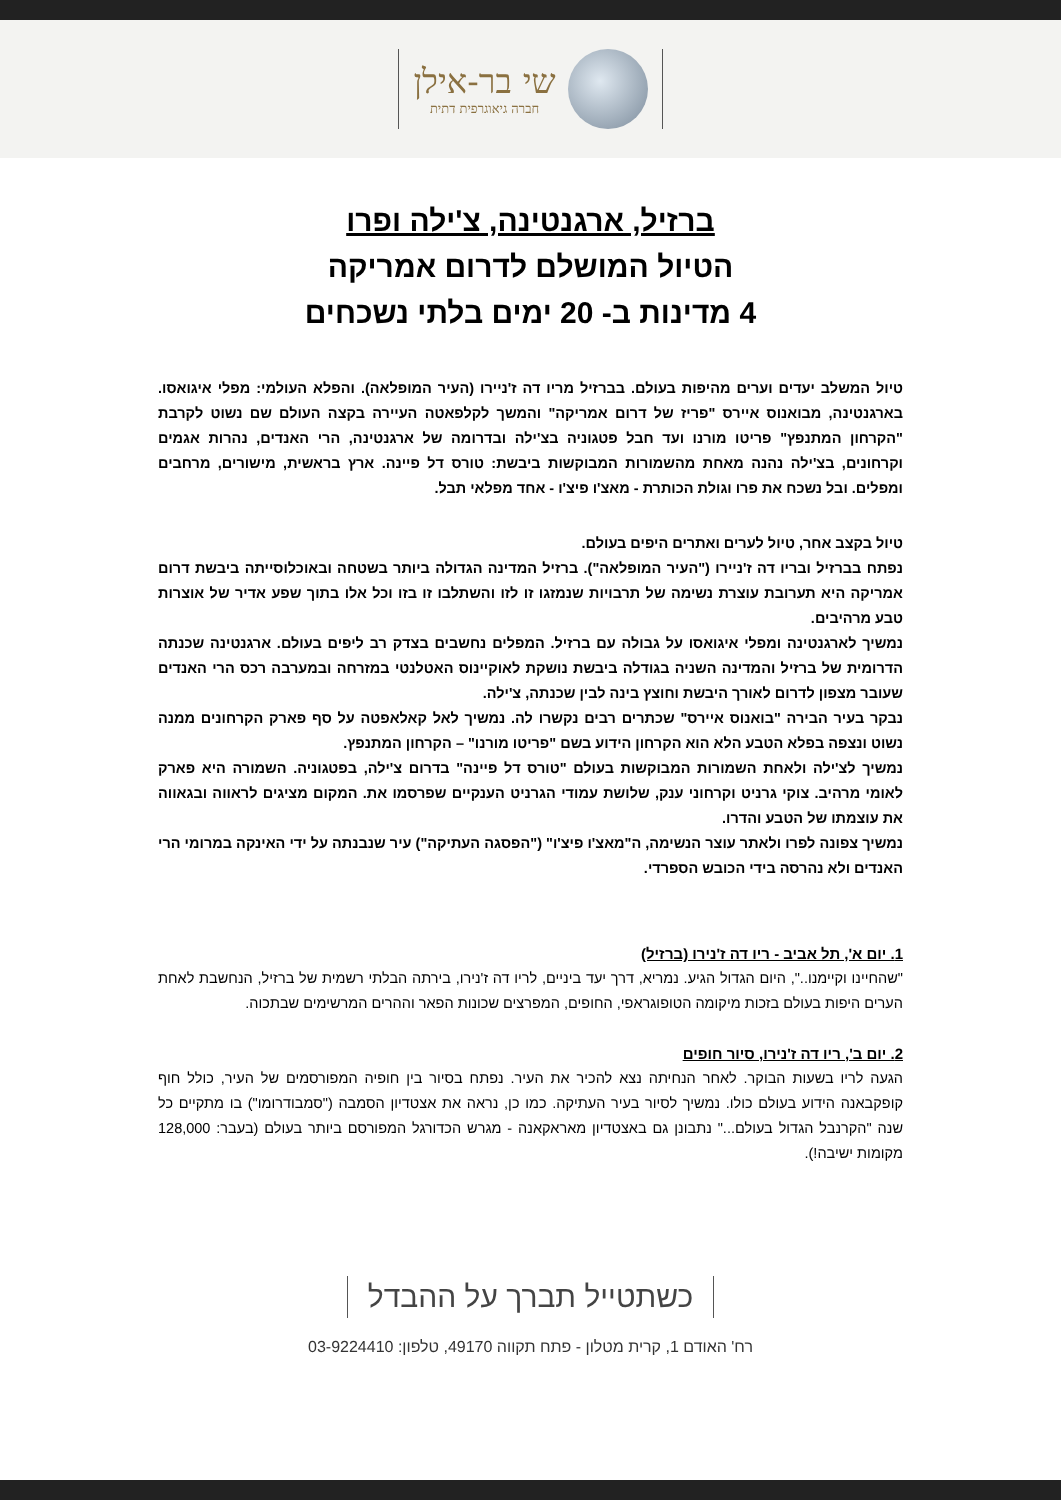שי בר-אילן
חברה גיאוגרפית דתית
ברזיל, ארגנטינה, צ'ילה ופרו
הטיול המושלם לדרום אמריקה
4 מדינות ב- 20 ימים בלתי נשכחים
טיול המשלב יעדים וערים מהיפות בעולם. בברזיל מריו דה ז'ניירו (העיר המופלאה). והפלא העולמי: מפלי איגואסו. בארגנטינה, מבואנוס איירס "פריז של דרום אמריקה" והמשך לקלפאטה העיירה בקצה העולם שם נשוט לקרבת "הקרחון המתנפץ" פריטו מורנו ועד חבל פטגוניה בצ'ילה ובדרומה של ארגנטינה, הרי האנדים, נהרות אגמים וקרחונים, בצ'ילה נהנה מאחת מהשמורות המבוקשות ביבשת: טורס דל פיינה. ארץ בראשית, מישורים, מרחבים ומפלים. ובל נשכח את פרו וגולת הכותרת - מאצ'ו פיצ'ו - אחד מפלאי תבל.
טיול בקצב אחר, טיול לערים ואתרים היפים בעולם.
נפתח בברזיל ובריו דה ז'ניירו ("העיר המופלאה"). ברזיל המדינה הגדולה ביותר בשטחה ובאוכלוסייתה ביבשת דרום אמריקה היא תערובת עוצרת נשימה של תרבויות שנמזגו זו לזו והשתלבו זו בזו וכל אלו בתוך שפע אדיר של אוצרות טבע מרהיבים.
נמשיך לארגנטינה ומפלי איגואסו על גבולה עם ברזיל. המפלים נחשבים בצדק רב ליפים בעולם. ארגנטינה שכנתה הדרומית של ברזיל והמדינה השניה בגודלה ביבשת נושקת לאוקיינוס האטלנטי במזרחה ובמערבה רכס הרי האנדים שעובר מצפון לדרום לאורך היבשת וחוצץ בינה לבין שכנתה, צ'ילה.
נבקר בעיר הבירה "בואנוס איירס" שכתרים רבים נקשרו לה. נמשיך לאל קאלאפטה על סף פארק הקרחונים ממנה נשוט ונצפה בפלא הטבע הלא הוא הקרחון הידוע בשם "פריטו מורנו" – הקרחון המתנפץ.
נמשיך לצ'ילה ולאחת השמורות המבוקשות בעולם "טורס דל פיינה" בדרום צ'ילה, בפטגוניה. השמורה היא פארק לאומי מרהיב. צוקי גרניט וקרחוני ענק, שלושת עמודי הגרניט הענקיים שפרסמו את. המקום מציגים לראווה ובגאווה את עוצמתו של הטבע והדרו.
נמשיך צפונה לפרו ולאתר עוצר הנשימה, ה"מאצ'ו פיצ'ו" ("הפסגה העתיקה") עיר שנבנתה על ידי האינקה במרומי הרי האנדים ולא נהרסה בידי הכובש הספרדי.
1. יום א', תל אביב - ריו דה ז'נירו (ברזיל)
"שהחיינו וקיימנו..", היום הגדול הגיע. נמריא, דרך יעד ביניים, לריו דה ז'נירו, בירתה הבלתי רשמית של ברזיל, הנחשבת לאחת הערים היפות בעולם בזכות מיקומה הטופוגראפי, החופים, המפרצים שכונות הפאר וההרים המרשימים שבתכוה.
2. יום ב', ריו דה ז'נירו, סיור חופים
הגעה לריו בשעות הבוקר. לאחר הנחיתה נצא להכיר את העיר. נפתח בסיור בין חופיה המפורסמים של העיר, כולל חוף קופקבאנה הידוע בעולם כולו. נמשיך לסיור בעיר העתיקה. כמו כן, נראה את אצטדיון הסמבה ("סמבודרומו") בו מתקיים כל שנה "הקרנבל הגדול בעולם..." נתבונן גם באצטדיון מאראקאנה - מגרש הכדורגל המפורסם ביותר בעולם (בעבר: 128,000 מקומות ישיבה!).
כשתטייל תברך על ההבדל
רח' האודם 1, קרית מטלון - פתח תקווה 49170, טלפון: 03-9224410